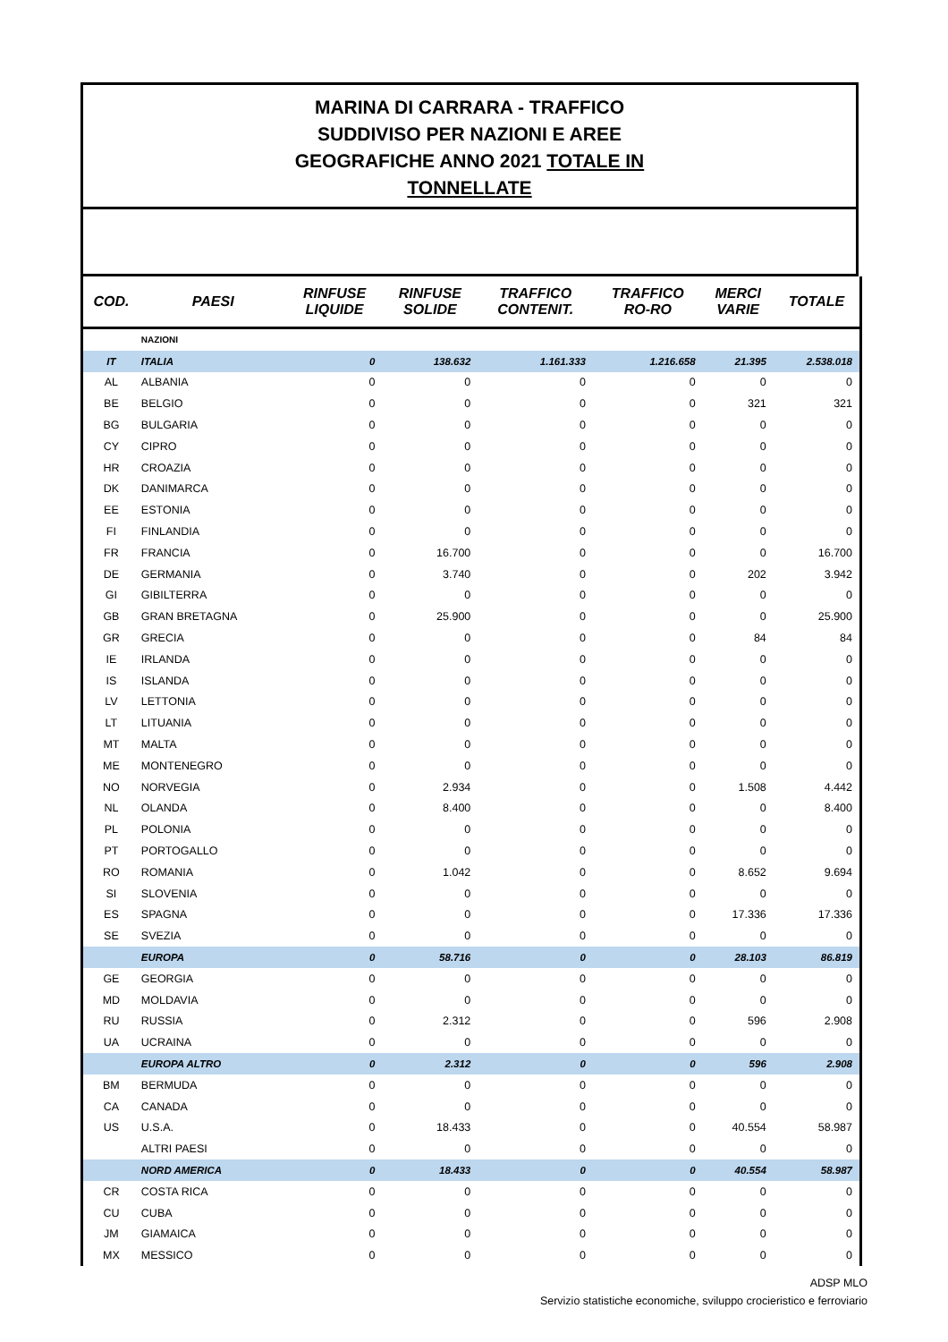MARINA DI CARRARA - TRAFFICO
SUDDIVISO PER NAZIONI E AREE
GEOGRAFICHE ANNO 2021 TOTALE IN
TONNELLATE
| COD. | PAESI | RINFUSE LIQUIDE | RINFUSE SOLIDE | TRAFFICO CONTENIT. | TRAFFICO RO-RO | MERCI VARIE | TOTALE |
| --- | --- | --- | --- | --- | --- | --- | --- |
| | NAZIONI | | | | | | |
| IT | ITALIA | 0 | 138.632 | 1.161.333 | 1.216.658 | 21.395 | 2.538.018 |
| AL | ALBANIA | 0 | 0 | 0 | 0 | 0 | 0 |
| BE | BELGIO | 0 | 0 | 0 | 0 | 321 | 321 |
| BG | BULGARIA | 0 | 0 | 0 | 0 | 0 | 0 |
| CY | CIPRO | 0 | 0 | 0 | 0 | 0 | 0 |
| HR | CROAZIA | 0 | 0 | 0 | 0 | 0 | 0 |
| DK | DANIMARCA | 0 | 0 | 0 | 0 | 0 | 0 |
| EE | ESTONIA | 0 | 0 | 0 | 0 | 0 | 0 |
| FI | FINLANDIA | 0 | 0 | 0 | 0 | 0 | 0 |
| FR | FRANCIA | 0 | 16.700 | 0 | 0 | 0 | 16.700 |
| DE | GERMANIA | 0 | 3.740 | 0 | 0 | 202 | 3.942 |
| GI | GIBILTERRA | 0 | 0 | 0 | 0 | 0 | 0 |
| GB | GRAN BRETAGNA | 0 | 25.900 | 0 | 0 | 0 | 25.900 |
| GR | GRECIA | 0 | 0 | 0 | 0 | 84 | 84 |
| IE | IRLANDA | 0 | 0 | 0 | 0 | 0 | 0 |
| IS | ISLANDA | 0 | 0 | 0 | 0 | 0 | 0 |
| LV | LETTONIA | 0 | 0 | 0 | 0 | 0 | 0 |
| LT | LITUANIA | 0 | 0 | 0 | 0 | 0 | 0 |
| MT | MALTA | 0 | 0 | 0 | 0 | 0 | 0 |
| ME | MONTENEGRO | 0 | 0 | 0 | 0 | 0 | 0 |
| NO | NORVEGIA | 0 | 2.934 | 0 | 0 | 1.508 | 4.442 |
| NL | OLANDA | 0 | 8.400 | 0 | 0 | 0 | 8.400 |
| PL | POLONIA | 0 | 0 | 0 | 0 | 0 | 0 |
| PT | PORTOGALLO | 0 | 0 | 0 | 0 | 0 | 0 |
| RO | ROMANIA | 0 | 1.042 | 0 | 0 | 8.652 | 9.694 |
| SI | SLOVENIA | 0 | 0 | 0 | 0 | 0 | 0 |
| ES | SPAGNA | 0 | 0 | 0 | 0 | 17.336 | 17.336 |
| SE | SVEZIA | 0 | 0 | 0 | 0 | 0 | 0 |
| | EUROPA | 0 | 58.716 | 0 | 0 | 28.103 | 86.819 |
| GE | GEORGIA | 0 | 0 | 0 | 0 | 0 | 0 |
| MD | MOLDAVIA | 0 | 0 | 0 | 0 | 0 | 0 |
| RU | RUSSIA | 0 | 2.312 | 0 | 0 | 596 | 2.908 |
| UA | UCRAINA | 0 | 0 | 0 | 0 | 0 | 0 |
| | EUROPA ALTRO | 0 | 2.312 | 0 | 0 | 596 | 2.908 |
| BM | BERMUDA | 0 | 0 | 0 | 0 | 0 | 0 |
| CA | CANADA | 0 | 0 | 0 | 0 | 0 | 0 |
| US | U.S.A. | 0 | 18.433 | 0 | 0 | 40.554 | 58.987 |
| | ALTRI PAESI | 0 | 0 | 0 | 0 | 0 | 0 |
| | NORD AMERICA | 0 | 18.433 | 0 | 0 | 40.554 | 58.987 |
| CR | COSTA RICA | 0 | 0 | 0 | 0 | 0 | 0 |
| CU | CUBA | 0 | 0 | 0 | 0 | 0 | 0 |
| JM | GIAMAICA | 0 | 0 | 0 | 0 | 0 | 0 |
| MX | MESSICO | 0 | 0 | 0 | 0 | 0 | 0 |
ADSP MLO
Servizio statistiche economiche, sviluppo crocieristico e ferroviario